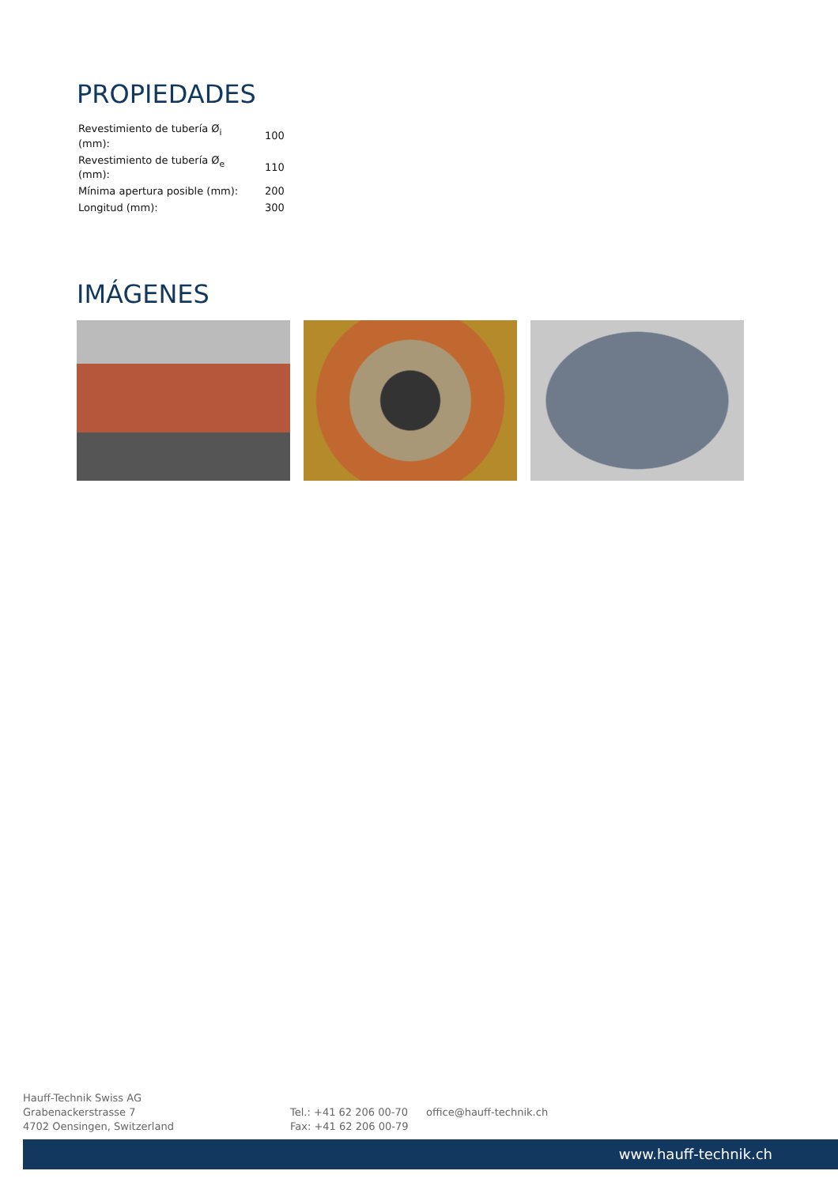PROPIEDADES
| Revestimiento de tubería Ø<sub>i</sub> (mm): | 100 |
| Revestimiento de tubería Ø<sub>e</sub> (mm): | 110 |
| Mínima apertura posible (mm): | 200 |
| Longitud (mm): | 300 |
IMÁGENES
Hauff-Technik Swiss AG
Grabenackerstrasse 7
4702 Oensingen, Switzerland
Tel.: +41 62 206 00-70
Fax: +41 62 206 00-79
office@hauff-technik.ch
www.hauff-technik.ch